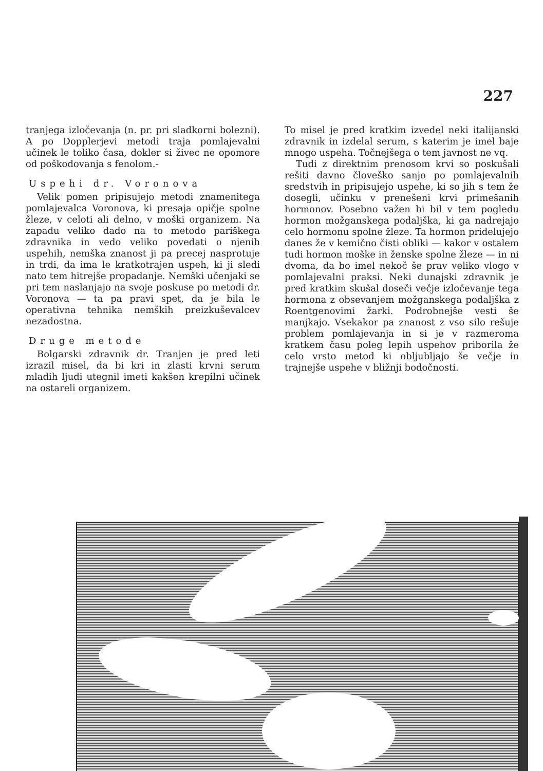227
tranjega izločevanja (n. pr. pri sladkorni bolezni). A po Dopplerjevi metodi traja pomlajevalni učinek le toliko časa, dokler si živec ne opomore od poškodovanja s fenolom.-
Uspehi dr. Voronova
Velik pomen pripisujejo metodi znamenitega pomlajevalca Voronova, ki presaja opičje spolne žleze, v celoti ali delno, v moški organizem. Na zapadu veliko dado na to metodo pariškega zdravnika in vedo veliko povedati o njenih uspehih, nemška znanost ji pa precej nasprotuje in trdi, da ima le kratkotrajen uspeh, ki ji sledi nato tem hitrejše propadanje. Nemški učenjaki se pri tem naslanjajo na svoje poskuse po metodi dr. Voronova — ta pa pravi spet, da je bila le operativna tehnika nemških preizkuševalcev nezadostna.
Druge metode
Bolgarski zdravnik dr. Tranjen je pred leti izrazil misel, da bi kri in zlasti krvni serum mladih ljudi utegnil imeti kakšen krepilni učinek na ostareli organizem.
To misel je pred kratkim izvedel neki italijanski zdravnik in izdelal serum, s katerim je imel baje mnogo uspeha. Točnejšega o tem javnost ne vq.
Tudi z direktnim prenosom krvi so poskušali rešiti davno človeško sanjo po pomlajevalnih sredstvih in pripisujejo uspehe, ki so jih s tem že dosegli, učinku v prenešeni krvi primešanih hormonov. Posebno važen bi bil v tem pogledu hormon možganskega podaljška, ki ga nadrejajo celo hormonu spolne žleze. Ta hormon pridelujejo danes že v kemično čisti obliki — kakor v ostalem tudi hormon moške in ženske spolne žleze — in ni dvoma, da bo imel nekoč še prav veliko vlogo v pomlajevalni praksi. Neki dunajski zdravnik je pred kratkim skušal doseči večje izločevanje tega hormona z obsevanjem možganskega podaljška z Roentgenovimi žarki. Podrobnejše vesti še manjkajo. Vsekakor pa znanost z vso silo rešuje problem pomlajevanja in si je v razmeroma kratkem času poleg lepih uspehov priborila že celo vrsto metod ki obljubljajo še večje in trajnejše uspehe v bližnji bodočnosti.